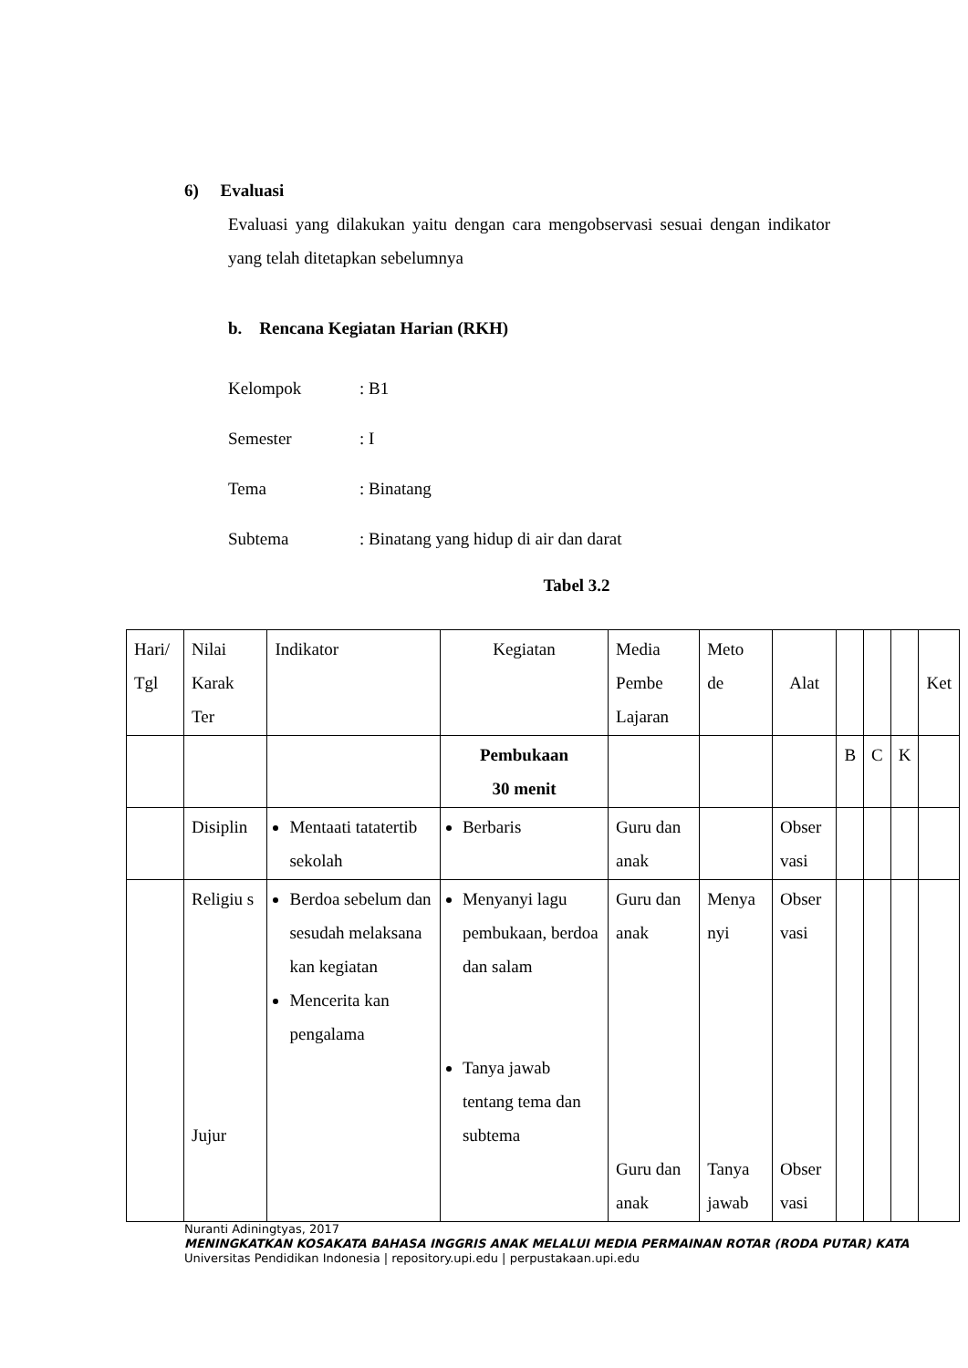6) Evaluasi
Evaluasi yang dilakukan yaitu dengan cara mengobservasi sesuai dengan indikator yang telah ditetapkan sebelumnya
b. Rencana Kegiatan Harian (RKH)
Kelompok: B1
Semester: I
Tema: Binatang
Subtema: Binatang yang hidup di air dan darat
Tabel 3.2
| Hari/ Tgl | Nilai Karak Ter | Indikator | Kegiatan | Media Pembe Lajaran | Meto de | Alat | | | | Ket |
| | | | Pembukaan 30 menit | | | | B | C | K | |
| | Disiplin | Mentaati tatatertib sekolah | Berbaris | Guru dan anak | | Obser vasi | | | | |
| | Religiu s Jujur | Berdoa sebelum dan sesudah melaksana kan kegiatan Mencerita kan pengalama | Menyanyi lagu pembukaan, berdoa dan salam Tanya jawab tentang tema dan subtema | Guru dan anak Guru dan anak | Menya nyi Tanya jawab | Obser vasi Obser vasi | | | | |
Nuranti Adiningtyas, 2017
MENINGKATKAN KOSAKATA BAHASA INGGRIS ANAK MELALUI MEDIA PERMAINAN ROTAR (RODA PUTAR) KATA
Universitas Pendidikan Indonesia | repository.upi.edu | perpustakaan.upi.edu